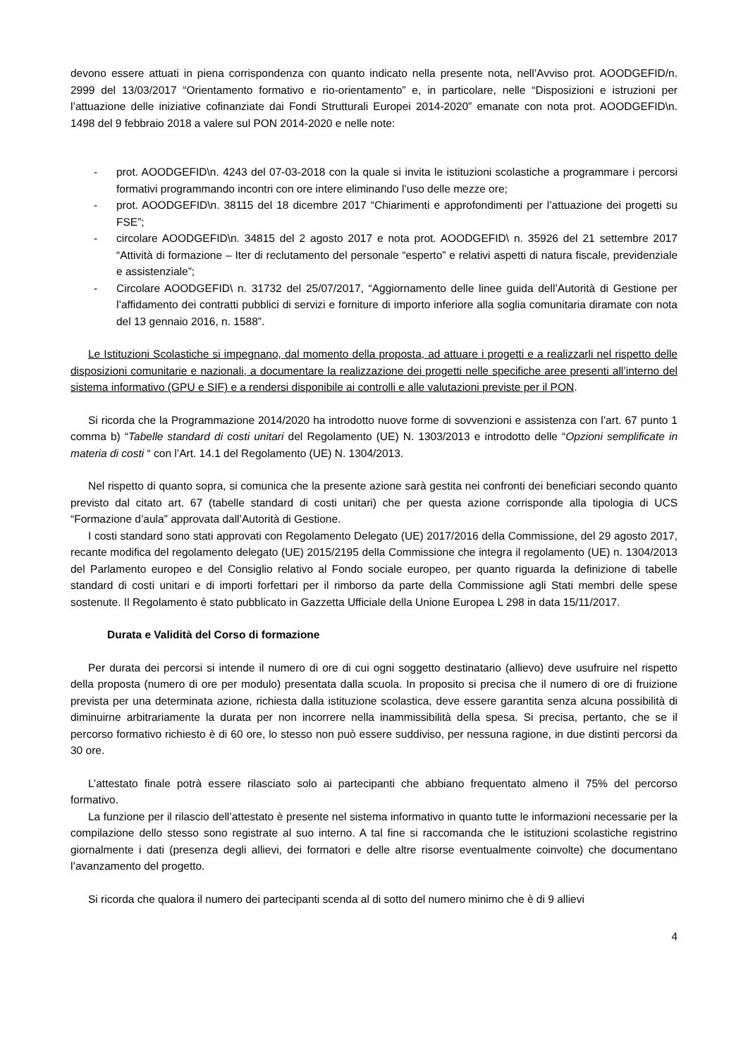devono essere attuati in piena corrispondenza con quanto indicato nella presente nota, nell’Avviso prot. AOODGEFID/n. 2999 del 13/03/2017 “Orientamento formativo e rio-orientamento” e, in particolare, nelle “Disposizioni e istruzioni per l’attuazione delle iniziative cofinanziate dai Fondi Strutturali Europei 2014-2020” emanate con nota prot. AOODGEFID\n. 1498 del 9 febbraio 2018 a valere sul PON 2014-2020 e nelle note:
- prot. AOODGEFID\n. 4243 del 07-03-2018 con la quale si invita le istituzioni scolastiche a programmare i percorsi formativi programmando incontri con ore intere eliminando l’uso delle mezze ore;
- prot. AOODGEFID\n. 38115 del 18 dicembre 2017 “Chiarimenti e approfondimenti per l’attuazione dei progetti su FSE”;
- circolare AOODGEFID\n. 34815 del 2 agosto 2017 e nota prot. AOODGEFID\ n. 35926 del 21 settembre 2017 “Attività di formazione – Iter di reclutamento del personale “esperto” e relativi aspetti di natura fiscale, previdenziale e assistenziale”;
- Circolare AOODGEFID\ n. 31732 del 25/07/2017, “Aggiornamento delle linee guida dell’Autorità di Gestione per l’affidamento dei contratti pubblici di servizi e forniture di importo inferiore alla soglia comunitaria diramate con nota del 13 gennaio 2016, n. 1588”.
Le Istituzioni Scolastiche si impegnano, dal momento della proposta, ad attuare i progetti e a realizzarli nel rispetto delle disposizioni comunitarie e nazionali, a documentare la realizzazione dei progetti nelle specifiche aree presenti all’interno del sistema informativo (GPU e SIF) e a rendersi disponibile ai controlli e alle valutazioni previste per il PON.
Si ricorda che la Programmazione 2014/2020 ha introdotto nuove forme di sovvenzioni e assistenza con l’art. 67 punto 1 comma b) “Tabelle standard di costi unitari del Regolamento (UE) N. 1303/2013 e introdotto delle “Opzioni semplificate in materia di costi “ con l’Art. 14.1 del Regolamento (UE) N. 1304/2013.
Nel rispetto di quanto sopra, si comunica che la presente azione sarà gestita nei confronti dei beneficiari secondo quanto previsto dal citato art. 67 (tabelle standard di costi unitari) che per questa azione corrisponde alla tipologia di UCS “Formazione d’aula” approvata dall’Autorità di Gestione.
I costi standard sono stati approvati con Regolamento Delegato (UE) 2017/2016 della Commissione, del 29 agosto 2017, recante modifica del regolamento delegato (UE) 2015/2195 della Commissione che integra il regolamento (UE) n. 1304/2013 del Parlamento europeo e del Consiglio relativo al Fondo sociale europeo, per quanto riguarda la definizione di tabelle standard di costi unitari e di importi forfettari per il rimborso da parte della Commissione agli Stati membri delle spese sostenute. Il Regolamento è stato pubblicato in Gazzetta Ufficiale della Unione Europea L 298 in data 15/11/2017.
Durata e Validità del Corso di formazione
Per durata dei percorsi si intende il numero di ore di cui ogni soggetto destinatario (allievo) deve usufruire nel rispetto della proposta (numero di ore per modulo) presentata dalla scuola. In proposito si precisa che il numero di ore di fruizione prevista per una determinata azione, richiesta dalla istituzione scolastica, deve essere garantita senza alcuna possibilità di diminuirne arbitrariamente la durata per non incorrere nella inammissibilità della spesa. Si precisa, pertanto, che se il percorso formativo richiesto è di 60 ore, lo stesso non può essere suddiviso, per nessuna ragione, in due distinti percorsi da 30 ore.
L’attestato finale potrà essere rilasciato solo ai partecipanti che abbiano frequentato almeno il 75% del percorso formativo.
La funzione per il rilascio dell’attestato è presente nel sistema informativo in quanto tutte le informazioni necessarie per la compilazione dello stesso sono registrate al suo interno. A tal fine si raccomanda che le istituzioni scolastiche registrino giornalmente i dati (presenza degli allievi, dei formatori e delle altre risorse eventualmente coinvolte) che documentano l’avanzamento del progetto.
Si ricorda che qualora il numero dei partecipanti scenda al di sotto del numero minimo che è di 9 allievi
4